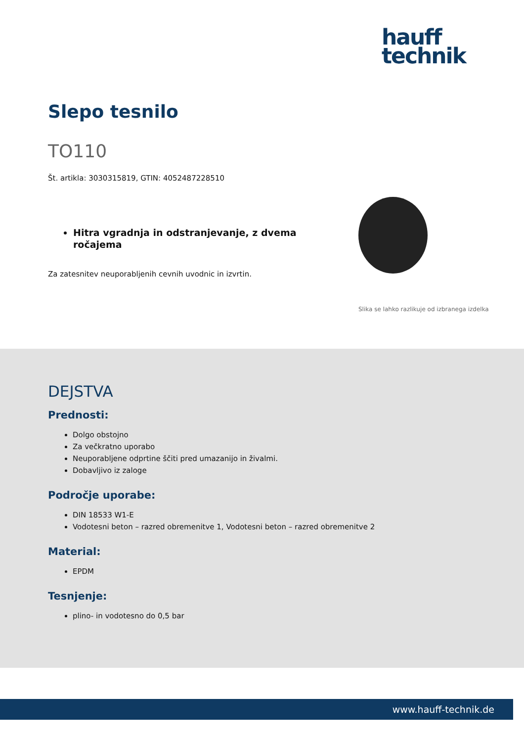hauff
technik
Slepo tesnilo
TO110
Št. artikla: 3030315819, GTIN: 4052487228510
Hitra vgradnja in odstranjevanje, z dvema ročajema
Za zatesnitev neuporabljenih cevnih uvodnic in izvrtin.
Slika se lahko razlikuje od izbranega izdelka
DEJSTVA
Prednosti:
Dolgo obstojno
Za večkratno uporabo
Neuporabljene odprtine ščiti pred umazanijo in živalmi.
Dobavljivo iz zaloge
Področje uporabe:
DIN 18533 W1-E
Vodotesni beton – razred obremenitve 1, Vodotesni beton – razred obremenitve 2
Material:
EPDM
Tesnjenje:
plino- in vodotesno do 0,5 bar
www.hauff-technik.de